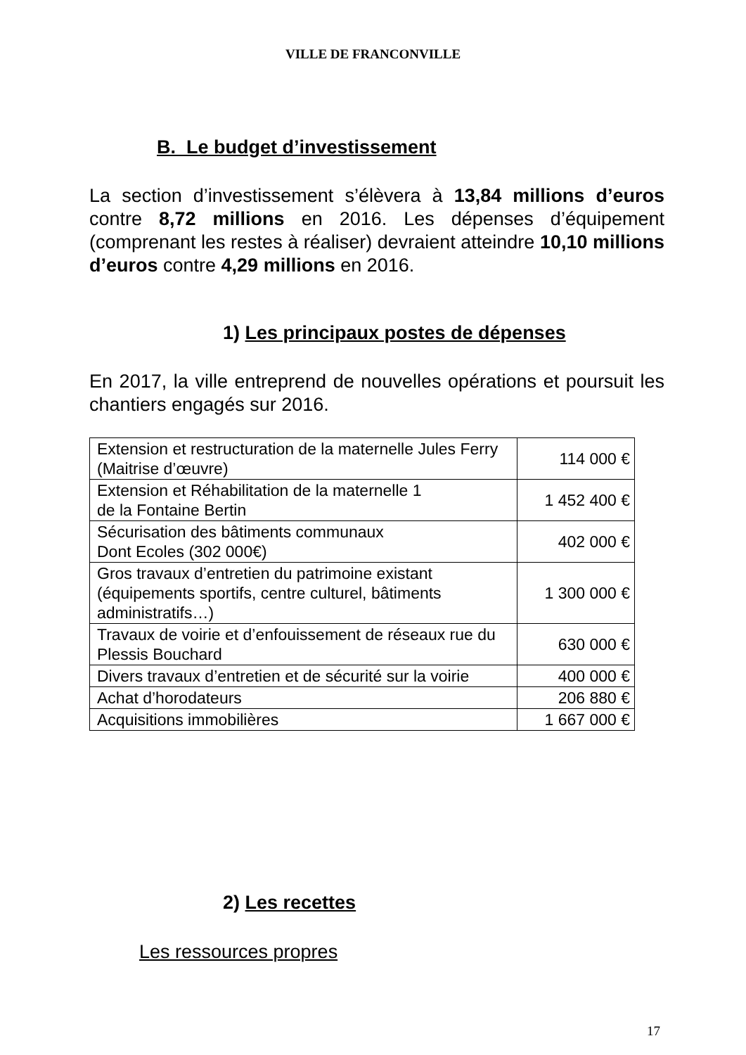VILLE DE FRANCONVILLE
B. Le budget d’investissement
La section d’investissement s’élèvera à 13,84 millions d’euros contre 8,72 millions en 2016. Les dépenses d’équipement (comprenant les restes à réaliser) devraient atteindre 10,10 millions d’euros contre 4,29 millions en 2016.
1) Les principaux postes de dépenses
En 2017, la ville entreprend de nouvelles opérations et poursuit les chantiers engagés sur 2016.
| Extension et restructuration de la maternelle Jules Ferry (Maitrise d’œuvre) | 114 000 € |
| Extension et Réhabilitation de la maternelle 1 de la Fontaine Bertin | 1 452 400 € |
| Sécurisation des bâtiments communaux Dont Ecoles (302 000€) | 402 000 € |
| Gros travaux d’entretien du patrimoine existant (équipements sportifs, centre culturel, bâtiments administratifs…) | 1 300 000 € |
| Travaux de voirie et d’enfouissement de réseaux rue du Plessis Bouchard | 630 000 € |
| Divers travaux d’entretien et de sécurité sur la voirie | 400 000 € |
| Achat d’horodateurs | 206 880 € |
| Acquisitions immobilières | 1 667 000 € |
2) Les recettes
Les ressources propres
17